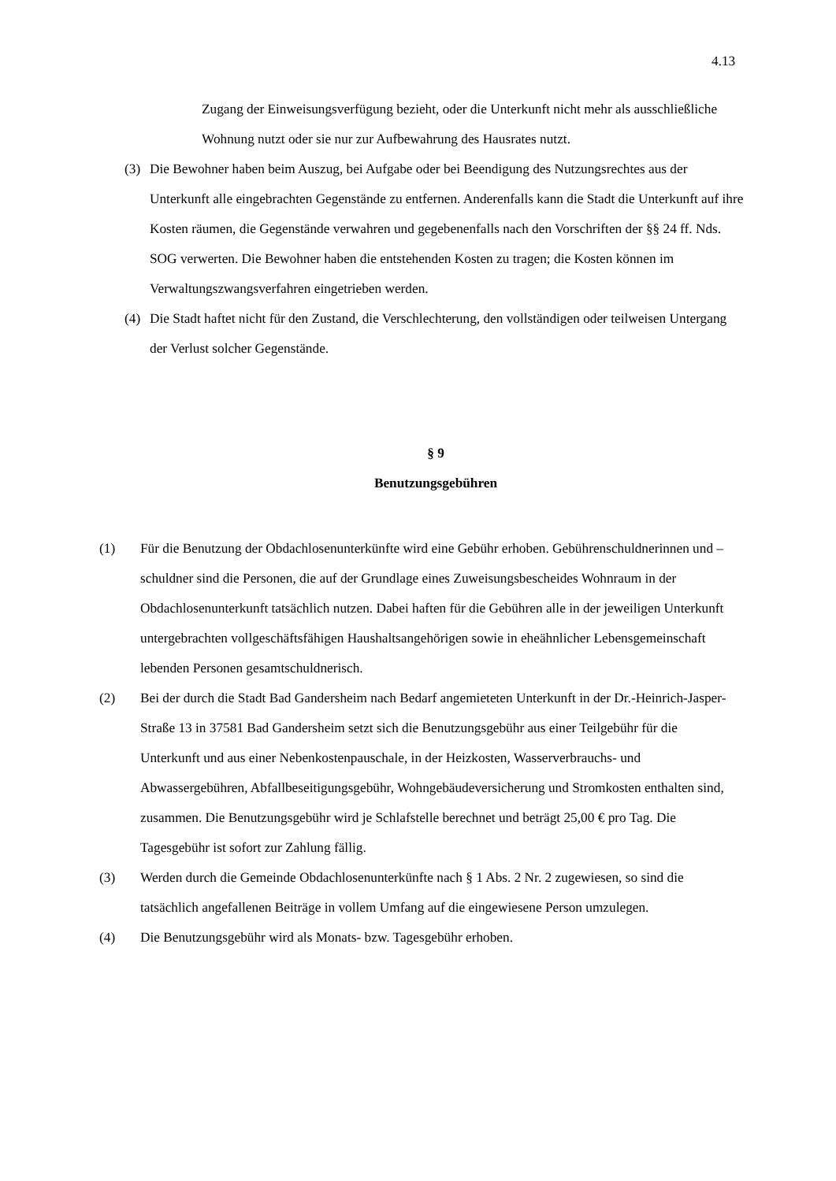4.13
Zugang der Einweisungsverfügung bezieht, oder die Unterkunft nicht mehr als ausschließliche Wohnung nutzt oder sie nur zur Aufbewahrung des Hausrates nutzt.
(3) Die Bewohner haben beim Auszug, bei Aufgabe oder bei Beendigung des Nutzungsrechtes aus der Unterkunft alle eingebrachten Gegenstände zu entfernen. Anderenfalls kann die Stadt die Unterkunft auf ihre Kosten räumen, die Gegenstände verwahren und gegebenenfalls nach den Vorschriften der §§ 24 ff. Nds. SOG verwerten. Die Bewohner haben die entstehenden Kosten zu tragen; die Kosten können im Verwaltungszwangsverfahren eingetrieben werden.
(4) Die Stadt haftet nicht für den Zustand, die Verschlechterung, den vollständigen oder teilweisen Untergang der Verlust solcher Gegenstände.
§ 9
Benutzungsgebühren
(1) Für die Benutzung der Obdachlosenunterkünfte wird eine Gebühr erhoben. Gebührenschuldnerinnen und –schuldner sind die Personen, die auf der Grundlage eines Zuweisungsbescheides Wohnraum in der Obdachlosenunterkunft tatsächlich nutzen. Dabei haften für die Gebühren alle in der jeweiligen Unterkunft untergebrachten vollgeschäftsfähigen Haushaltsangehörigen sowie in eheähnlicher Lebensgemeinschaft lebenden Personen gesamtschuldnerisch.
(2) Bei der durch die Stadt Bad Gandersheim nach Bedarf angemieteten Unterkunft in der Dr.-Heinrich-Jasper-Straße 13 in 37581 Bad Gandersheim setzt sich die Benutzungsgebühr aus einer Teilgebühr für die Unterkunft und aus einer Nebenkostenpauschale, in der Heizkosten, Wasserverbrauchs- und Abwassergebühren, Abfallbeseitigungsgebühr, Wohngebäudeversicherung und Stromkosten enthalten sind, zusammen. Die Benutzungsgebühr wird je Schlafstelle berechnet und beträgt 25,00 € pro Tag. Die Tagesgebühr ist sofort zur Zahlung fällig.
(3) Werden durch die Gemeinde Obdachlosenunterkünfte nach § 1 Abs. 2 Nr. 2 zugewiesen, so sind die tatsächlich angefallenen Beiträge in vollem Umfang auf die eingewiesene Person umzulegen.
(4) Die Benutzungsgebühr wird als Monats- bzw. Tagesgebühr erhoben.